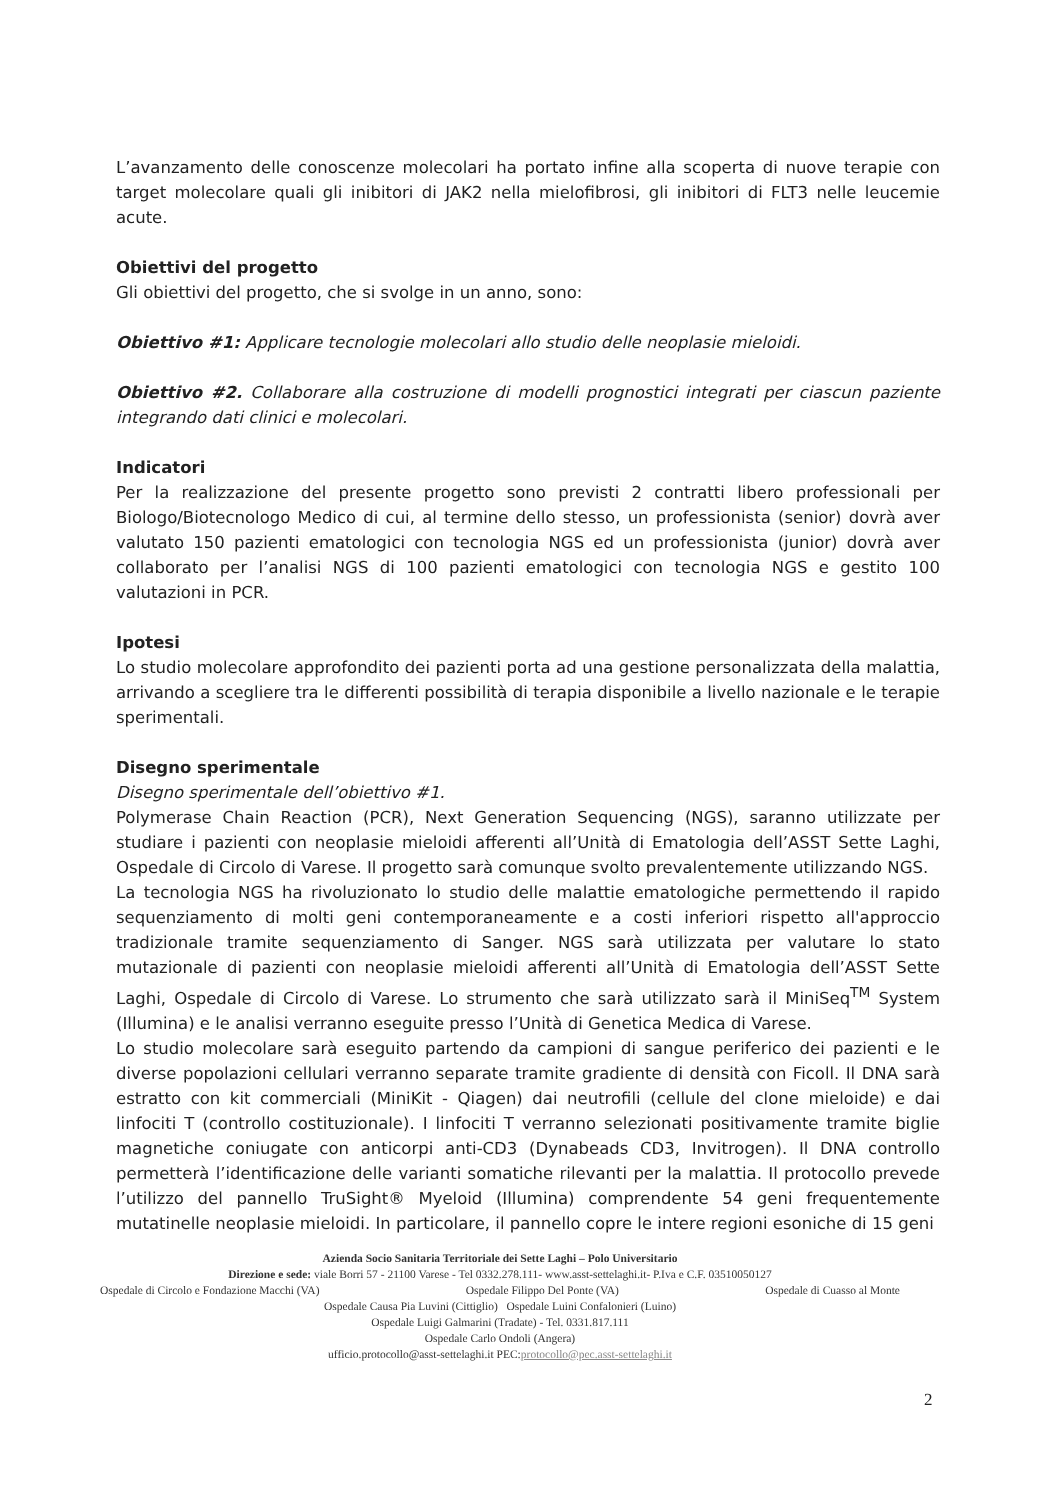L’avanzamento delle conoscenze molecolari ha portato infine alla scoperta di nuove terapie con target molecolare quali gli inibitori di JAK2 nella mielofibrosi, gli inibitori di FLT3 nelle leucemie acute.
Obiettivi del progetto
Gli obiettivi del progetto, che si svolge in un anno, sono:
Obiettivo #1: Applicare tecnologie molecolari allo studio delle neoplasie mieloidi.
Obiettivo #2. Collaborare alla costruzione di modelli prognostici integrati per ciascun paziente integrando dati clinici e molecolari.
Indicatori
Per la realizzazione del presente progetto sono previsti 2 contratti libero professionali per Biologo/Biotecnologo Medico di cui, al termine dello stesso, un professionista (senior) dovrà aver valutato 150 pazienti ematologici con tecnologia NGS ed un professionista (junior) dovrà aver collaborato per l’analisi NGS di 100 pazienti ematologici con tecnologia NGS e gestito 100 valutazioni in PCR.
Ipotesi
Lo studio molecolare approfondito dei pazienti porta ad una gestione personalizzata della malattia, arrivando a scegliere tra le differenti possibilità di terapia disponibile a livello nazionale e le terapie sperimentali.
Disegno sperimentale
Disegno sperimentale dell’obiettivo #1.
Polymerase Chain Reaction (PCR), Next Generation Sequencing (NGS), saranno utilizzate per studiare i pazienti con neoplasie mieloidi afferenti all’Unità di Ematologia dell’ASST Sette Laghi, Ospedale di Circolo di Varese. Il progetto sarà comunque svolto prevalentemente utilizzando NGS.
La tecnologia NGS ha rivoluzionato lo studio delle malattie ematologiche permettendo il rapido sequenziamento di molti geni contemporaneamente e a costi inferiori rispetto all'approccio tradizionale tramite sequenziamento di Sanger. NGS sarà utilizzata per valutare lo stato mutazionale di pazienti con neoplasie mieloidi afferenti all’Unità di Ematologia dell’ASST Sette Laghi, Ospedale di Circolo di Varese. Lo strumento che sarà utilizzato sarà il MiniSeq<sup>TM</sup> System (Illumina) e le analisi verranno eseguite presso l’Unità di Genetica Medica di Varese.
Lo studio molecolare sarà eseguito partendo da campioni di sangue periferico dei pazienti e le diverse popolazioni cellulari verranno separate tramite gradiente di densità con Ficoll. Il DNA sarà estratto con kit commerciali (MiniKit - Qiagen) dai neutrofili (cellule del clone mieloide) e dai linfociti T (controllo costituzionale). I linfociti T verranno selezionati positivamente tramite biglie magnetiche coniugate con anticorpi anti-CD3 (Dynabeads CD3, Invitrogen). Il DNA controllo permetterà l’identificazione delle varianti somatiche rilevanti per la malattia. Il protocollo prevede l’utilizzo del pannello TruSight® Myeloid (Illumina) comprendente 54 geni frequentemente mutatinelle neoplasie mieloidi. In particolare, il pannello copre le intere regioni esoniche di 15 geni
Azienda Socio Sanitaria Territoriale dei Sette Laghi – Polo Universitario
Direzione e sede: viale Borri 57 - 21100 Varese - Tel 0332.278.111- www.asst-settelaghi.it- P.Iva e C.F. 03510050127
Ospedale di Circolo e Fondazione Macchi (VA) Ospedale Filippo Del Ponte (VA) Ospedale di Cuasso al Monte
Ospedale Causa Pia Luvini (Cittiglio) Ospedale Luini Confalonieri (Luino)
Ospedale Luigi Galmarini (Tradate) - Tel. 0331.817.111
Ospedale Carlo Ondoli (Angera)
ufficio.protocollo@asst-settelaghi.it PEC:protocollo@pec.asst-settelaghi.it
2